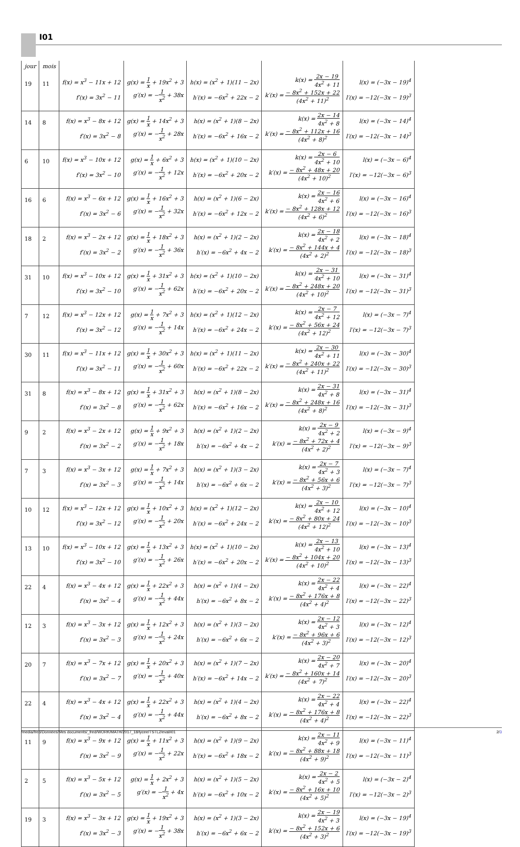I01
| jour | mois | | | | | |
| --- | --- | --- | --- | --- | --- | --- |
| 19 | 11 | f(x) = x<sup>3</sup> − 11x + 12 f′(x) = 3x<sup>2</sup> − 11 | g(x) = 1 x + 19x<sup>2</sup> + 3 g′(x) = − 1 x<sup>2</sup> + 38x | h(x) = (x<sup>2</sup> + 1)(11 − 2x) h′(x) = −6x<sup>2</sup> + 22x − 2 | k(x) = 2x − 19 4x<sup>2</sup> + 11 k′(x) = − 8x<sup>2</sup> + 152x + 22 (4x<sup>2</sup> + 11)<sup>2</sup> | l(x) = (−3x − 19)<sup>4</sup> l′(x) = −12(−3x − 19)<sup>3</sup> |
| 14 | 8 | f(x) = x<sup>3</sup> − 8x + 12 f′(x) = 3x<sup>2</sup> − 8 | g(x) = 1 x + 14x<sup>2</sup> + 3 g′(x) = − 1 x<sup>2</sup> + 28x | h(x) = (x<sup>2</sup> + 1)(8 − 2x) h′(x) = −6x<sup>2</sup> + 16x − 2 | k(x) = 2x − 14 4x<sup>2</sup> + 8 k′(x) = − 8x<sup>2</sup> + 112x + 16 (4x<sup>2</sup> + 8)<sup>2</sup> | l(x) = (−3x − 14)<sup>4</sup> l′(x) = −12(−3x − 14)<sup>3</sup> |
| 6 | 10 | f(x) = x<sup>3</sup> − 10x + 12 f′(x) = 3x<sup>2</sup> − 10 | g(x) = 1 x + 6x<sup>2</sup> + 3 g′(x) = − 1 x<sup>2</sup> + 12x | h(x) = (x<sup>2</sup> + 1)(10 − 2x) h′(x) = −6x<sup>2</sup> + 20x − 2 | k(x) = 2x − 6 4x<sup>2</sup> + 10 k′(x) = − 8x<sup>2</sup> + 48x + 20 (4x<sup>2</sup> + 10)<sup>2</sup> | l(x) = (−3x − 6)<sup>4</sup> l′(x) = −12(−3x − 6)<sup>3</sup> |
| 16 | 6 | f(x) = x<sup>3</sup> − 6x + 12 f′(x) = 3x<sup>2</sup> − 6 | g(x) = 1 x + 16x<sup>2</sup> + 3 g′(x) = − 1 x<sup>2</sup> + 32x | h(x) = (x<sup>2</sup> + 1)(6 − 2x) h′(x) = −6x<sup>2</sup> + 12x − 2 | k(x) = 2x − 16 4x<sup>2</sup> + 6 k′(x) = − 8x<sup>2</sup> + 128x + 12 (4x<sup>2</sup> + 6)<sup>2</sup> | l(x) = (−3x − 16)<sup>4</sup> l′(x) = −12(−3x − 16)<sup>3</sup> |
| 18 | 2 | f(x) = x<sup>3</sup> − 2x + 12 f′(x) = 3x<sup>2</sup> − 2 | g(x) = 1 x + 18x<sup>2</sup> + 3 g′(x) = − 1 x<sup>2</sup> + 36x | h(x) = (x<sup>2</sup> + 1)(2 − 2x) h′(x) = −6x<sup>2</sup> + 4x − 2 | k(x) = 2x − 18 4x<sup>2</sup> + 2 k′(x) = − 8x<sup>2</sup> + 144x + 4 (4x<sup>2</sup> + 2)<sup>2</sup> | l(x) = (−3x − 18)<sup>4</sup> l′(x) = −12(−3x − 18)<sup>3</sup> |
| 31 | 10 | f(x) = x<sup>3</sup> − 10x + 12 f′(x) = 3x<sup>2</sup> − 10 | g(x) = 1 x + 31x<sup>2</sup> + 3 g′(x) = − 1 x<sup>2</sup> + 62x | h(x) = (x<sup>2</sup> + 1)(10 − 2x) h′(x) = −6x<sup>2</sup> + 20x − 2 | k(x) = 2x − 31 4x<sup>2</sup> + 10 k′(x) = − 8x<sup>2</sup> + 248x + 20 (4x<sup>2</sup> + 10)<sup>2</sup> | l(x) = (−3x − 31)<sup>4</sup> l′(x) = −12(−3x − 31)<sup>3</sup> |
| 7 | 12 | f(x) = x<sup>3</sup> − 12x + 12 f′(x) = 3x<sup>2</sup> − 12 | g(x) = 1 x + 7x<sup>2</sup> + 3 g′(x) = − 1 x<sup>2</sup> + 14x | h(x) = (x<sup>2</sup> + 1)(12 − 2x) h′(x) = −6x<sup>2</sup> + 24x − 2 | k(x) = 2x − 7 4x<sup>2</sup> + 12 k′(x) = − 8x<sup>2</sup> + 56x + 24 (4x<sup>2</sup> + 12)<sup>2</sup> | l(x) = (−3x − 7)<sup>4</sup> l′(x) = −12(−3x − 7)<sup>3</sup> |
| 30 | 11 | f(x) = x<sup>3</sup> − 11x + 12 f′(x) = 3x<sup>2</sup> − 11 | g(x) = 1 x + 30x<sup>2</sup> + 3 g′(x) = − 1 x<sup>2</sup> + 60x | h(x) = (x<sup>2</sup> + 1)(11 − 2x) h′(x) = −6x<sup>2</sup> + 22x − 2 | k(x) = 2x − 30 4x<sup>2</sup> + 11 k′(x) = − 8x<sup>2</sup> + 240x + 22 (4x<sup>2</sup> + 11)<sup>2</sup> | l(x) = (−3x − 30)<sup>4</sup> l′(x) = −12(−3x − 30)<sup>3</sup> |
| 31 | 8 | f(x) = x<sup>3</sup> − 8x + 12 f′(x) = 3x<sup>2</sup> − 8 | g(x) = 1 x + 31x<sup>2</sup> + 3 g′(x) = − 1 x<sup>2</sup> + 62x | h(x) = (x<sup>2</sup> + 1)(8 − 2x) h′(x) = −6x<sup>2</sup> + 16x − 2 | k(x) = 2x − 31 4x<sup>2</sup> + 8 k′(x) = − 8x<sup>2</sup> + 248x + 16 (4x<sup>2</sup> + 8)<sup>2</sup> | l(x) = (−3x − 31)<sup>4</sup> l′(x) = −12(−3x − 31)<sup>3</sup> |
| 9 | 2 | f(x) = x<sup>3</sup> − 2x + 12 f′(x) = 3x<sup>2</sup> − 2 | g(x) = 1 x + 9x<sup>2</sup> + 3 g′(x) = − 1 x<sup>2</sup> + 18x | h(x) = (x<sup>2</sup> + 1)(2 − 2x) h′(x) = −6x<sup>2</sup> + 4x − 2 | k(x) = 2x − 9 4x<sup>2</sup> + 2 k′(x) = − 8x<sup>2</sup> + 72x + 4 (4x<sup>2</sup> + 2)<sup>2</sup> | l(x) = (−3x − 9)<sup>4</sup> l′(x) = −12(−3x − 9)<sup>3</sup> |
| 7 | 3 | f(x) = x<sup>3</sup> − 3x + 12 f′(x) = 3x<sup>2</sup> − 3 | g(x) = 1 x + 7x<sup>2</sup> + 3 g′(x) = − 1 x<sup>2</sup> + 14x | h(x) = (x<sup>2</sup> + 1)(3 − 2x) h′(x) = −6x<sup>2</sup> + 6x − 2 | k(x) = 2x − 7 4x<sup>2</sup> + 3 k′(x) = − 8x<sup>2</sup> + 56x + 6 (4x<sup>2</sup> + 3)<sup>2</sup> | l(x) = (−3x − 7)<sup>4</sup> l′(x) = −12(−3x − 7)<sup>3</sup> |
| 10 | 12 | f(x) = x<sup>3</sup> − 12x + 12 f′(x) = 3x<sup>2</sup> − 12 | g(x) = 1 x + 10x<sup>2</sup> + 3 g′(x) = − 1 x<sup>2</sup> + 20x | h(x) = (x<sup>2</sup> + 1)(12 − 2x) h′(x) = −6x<sup>2</sup> + 24x − 2 | k(x) = 2x − 10 4x<sup>2</sup> + 12 k′(x) = − 8x<sup>2</sup> + 80x + 24 (4x<sup>2</sup> + 12)<sup>2</sup> | l(x) = (−3x − 10)<sup>4</sup> l′(x) = −12(−3x − 10)<sup>3</sup> |
| 13 | 10 | f(x) = x<sup>3</sup> − 10x + 12 f′(x) = 3x<sup>2</sup> − 10 | g(x) = 1 x + 13x<sup>2</sup> + 3 g′(x) = − 1 x<sup>2</sup> + 26x | h(x) = (x<sup>2</sup> + 1)(10 − 2x) h′(x) = −6x<sup>2</sup> + 20x − 2 | k(x) = 2x − 13 4x<sup>2</sup> + 10 k′(x) = − 8x<sup>2</sup> + 104x + 20 (4x<sup>2</sup> + 10)<sup>2</sup> | l(x) = (−3x − 13)<sup>4</sup> l′(x) = −12(−3x − 13)<sup>3</sup> |
| 22 | 4 | f(x) = x<sup>3</sup> − 4x + 12 f′(x) = 3x<sup>2</sup> − 4 | g(x) = 1 x + 22x<sup>2</sup> + 3 g′(x) = − 1 x<sup>2</sup> + 44x | h(x) = (x<sup>2</sup> + 1)(4 − 2x) h′(x) = −6x<sup>2</sup> + 8x − 2 | k(x) = 2x − 22 4x<sup>2</sup> + 4 k′(x) = − 8x<sup>2</sup> + 176x + 8 (4x<sup>2</sup> + 4)<sup>2</sup> | l(x) = (−3x − 22)<sup>4</sup> l′(x) = −12(−3x − 22)<sup>3</sup> |
| 12 | 3 | f(x) = x<sup>3</sup> − 3x + 12 f′(x) = 3x<sup>2</sup> − 3 | g(x) = 1 x + 12x<sup>2</sup> + 3 g′(x) = − 1 x<sup>2</sup> + 24x | h(x) = (x<sup>2</sup> + 1)(3 − 2x) h′(x) = −6x<sup>2</sup> + 6x − 2 | k(x) = 2x − 12 4x<sup>2</sup> + 3 k′(x) = − 8x<sup>2</sup> + 96x + 6 (4x<sup>2</sup> + 3)<sup>2</sup> | l(x) = (−3x − 12)<sup>4</sup> l′(x) = −12(−3x − 12)<sup>3</sup> |
| 20 | 7 | f(x) = x<sup>3</sup> − 7x + 12 f′(x) = 3x<sup>2</sup> − 7 | g(x) = 1 x + 20x<sup>2</sup> + 3 g′(x) = − 1 x<sup>2</sup> + 40x | h(x) = (x<sup>2</sup> + 1)(7 − 2x) h′(x) = −6x<sup>2</sup> + 14x − 2 | k(x) = 2x − 20 4x<sup>2</sup> + 7 k′(x) = − 8x<sup>2</sup> + 160x + 14 (4x<sup>2</sup> + 7)<sup>2</sup> | l(x) = (−3x − 20)<sup>4</sup> l′(x) = −12(−3x − 20)<sup>3</sup> |
| 22 | 4 | f(x) = x<sup>3</sup> − 4x + 12 f′(x) = 3x<sup>2</sup> − 4 | g(x) = 1 x + 22x<sup>2</sup> + 3 g′(x) = − 1 x<sup>2</sup> + 44x | h(x) = (x<sup>2</sup> + 1)(4 − 2x) h′(x) = −6x<sup>2</sup> + 8x − 2 | k(x) = 2x − 22 4x<sup>2</sup> + 4 k′(x) = − 8x<sup>2</sup> + 176x + 8 (4x<sup>2</sup> + 4)<sup>2</sup> | l(x) = (−3x − 22)<sup>4</sup> l′(x) = −12(−3x − 22)<sup>3</sup> |
| 11 | 9 | f(x) = x<sup>3</sup> − 9x + 12 f′(x) = 3x<sup>2</sup> − 9 | g(x) = 1 x + 11x<sup>2</sup> + 3 g′(x) = − 1 x<sup>2</sup> + 22x | h(x) = (x<sup>2</sup> + 1)(9 − 2x) h′(x) = −6x<sup>2</sup> + 18x − 2 | k(x) = 2x − 11 4x<sup>2</sup> + 9 k′(x) = − 8x<sup>2</sup> + 88x + 18 (4x<sup>2</sup> + 9)<sup>2</sup> | l(x) = (−3x − 11)<sup>4</sup> l′(x) = −12(−3x − 11)<sup>3</sup> |
| 2 | 5 | f(x) = x<sup>3</sup> − 5x + 12 f′(x) = 3x<sup>2</sup> − 5 | g(x) = 1 x + 2x<sup>2</sup> + 3 g′(x) = − 1 x<sup>2</sup> + 4x | h(x) = (x<sup>2</sup> + 1)(5 − 2x) h′(x) = −6x<sup>2</sup> + 10x − 2 | k(x) = 2x − 2 4x<sup>2</sup> + 5 k′(x) = − 8x<sup>2</sup> + 16x + 10 (4x<sup>2</sup> + 5)<sup>2</sup> | l(x) = (−3x − 2)<sup>4</sup> l′(x) = −12(−3x − 2)<sup>3</sup> |
| 19 | 3 | f(x) = x<sup>3</sup> − 3x + 12 f′(x) = 3x<sup>2</sup> − 3 | g(x) = 1 x + 19x<sup>2</sup> + 3 g′(x) = − 1 x<sup>2</sup> + 38x | h(x) = (x<sup>2</sup> + 1)(3 − 2x) h′(x) = −6x<sup>2</sup> + 6x − 2 | k(x) = 2x − 19 4x<sup>2</sup> + 3 k′(x) = − 8x<sup>2</sup> + 152x + 6 (4x<sup>2</sup> + 3)<sup>2</sup> | l(x) = (−3x − 19)<sup>4</sup> l′(x) = −12(−3x − 19)<sup>3</sup> |
/media/fred/Données/Mes documents/_fred/WORK/MATH/2017_18/lycee/TSTL2/eval/i01 2/3